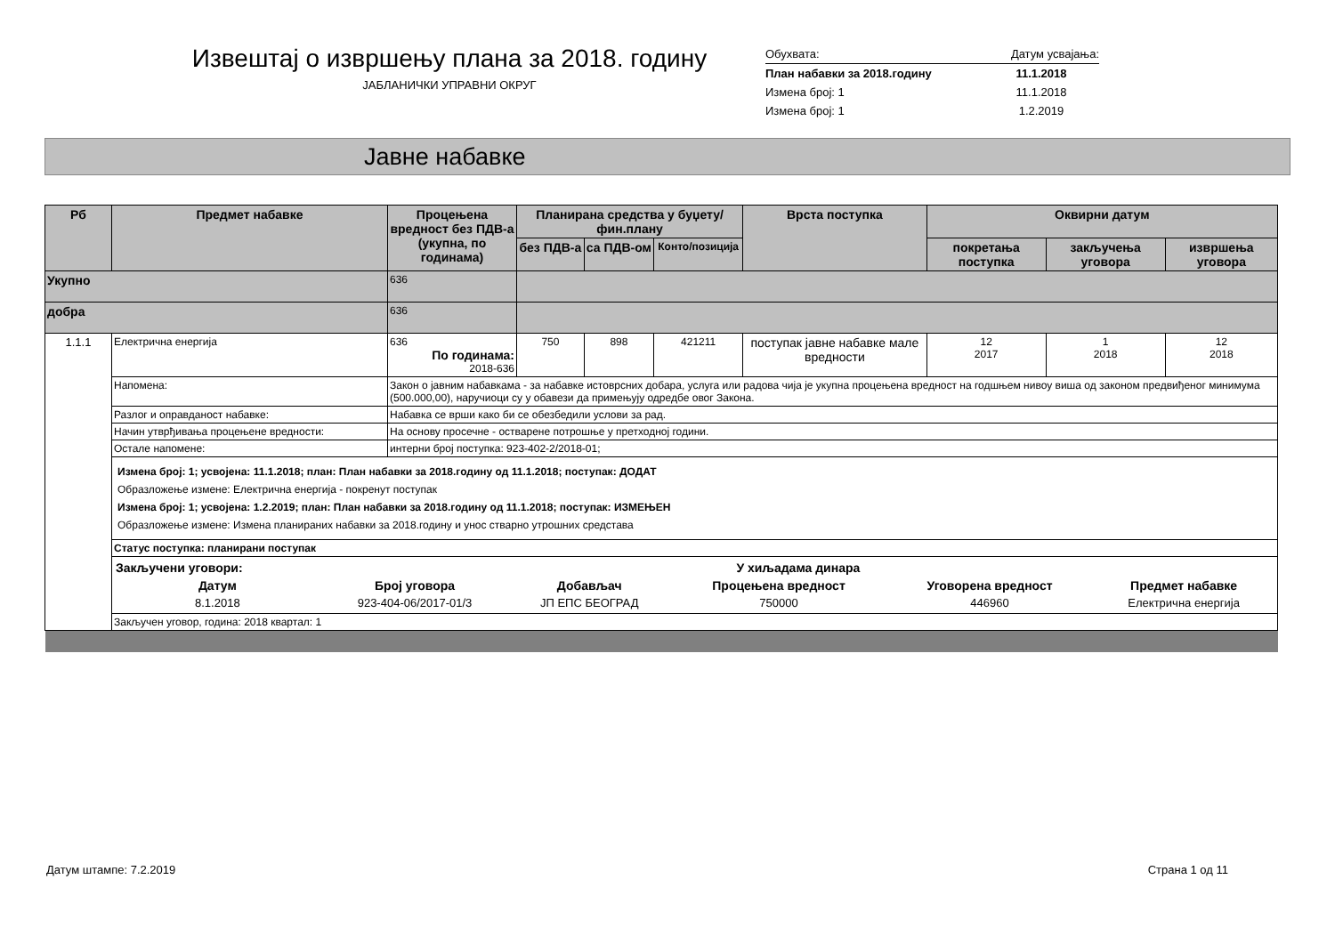Извештај о извршењу плана за 2018. годину
ЈАБЛАНИЧКИ УПРАВНИ ОКРУГ
| Обухвата: | Датум усвајања: |
| План набавки за 2018.годину | 11.1.2018 |
| Измена број: 1 | 11.1.2018 |
| Измена број: 1 | 1.2.2019 |
Јавне набавке
| Рб | Предмет набавке | Процењена вредност без ПДВ-а (укупна, по годинама) | Планирана средства у буџету/фин.плану | | | Врста поступка | Оквирни датум | | |
| --- | --- | --- | --- | --- | --- | --- | --- | --- | --- |
| | | | без ПДВ-а | са ПДВ-ом | Конто/позиција | | покретања поступка | закључења уговора | извршења уговора |
| Укупно | | 636 | | | | | | | |
| добра | | 636 | | | | | | | |
| 1.1.1 | Електрична енергија | 636 По годинама: 2018-636 | 750 | 898 | 421211 | поступак јавне набавке мале вредности | 12 2017 | 1 2018 | 12 2018 |
| | Напомена: | Закон о јавним набавкама - за набавке истоврсних добара, услуга или радова чија је укупна процењена вредност на годшњем нивоу виша од законом предвиђеног минимума (500.000,00), наручиоци су у обавези да примењују одредбе овог Закона. | | | | | | | |
| | Разлог и оправданост набавке: | Набавка се врши како би се обезбедили услови за рад. | | | | | | | |
| | Начин утврђивања процењене вредности: | На основу просечне - остварене потрошње у претходној години. | | | | | | | |
| | Остале напомене: | интерни број поступка: 923-402-2/2018-01; | | | | | | | |
| | Измена број: 1; усвојена: 11.1.2018; план: План набавки за 2018.годину од 11.1.2018; поступак: ДОДАТ Образложење измене: Електрична енергија - покренут поступак Измена број: 1; усвојена: 1.2.2019; план: План набавки за 2018.годину од 11.1.2018; поступак: ИЗМЕЊЕН Образложење измене: Измена планираних набавки за 2018.годину и унос стварно утрошних средстава | | | | | | | | |
| | Статус поступка: планирани поступак | | | | | | | | |
| | / Закључени уговори: / У хиљадама динара / / / / / / --- / --- / --- / --- / --- / --- / / Датум / Број уговора / Добављач / Процењена вредност / Уговорена вредност / Предмет набавке / / 8.1.2018 / 923-404-06/2017-01/3 / ЈП ЕПС БЕОГРАД / 750000 / 446960 / Електрична енергија / | | | | | | | | |
| | Закључен уговор, година: 2018 квартал: 1 | | | | | | | | |
Датум штампе: 7.2.2019 Страна 1 од 11